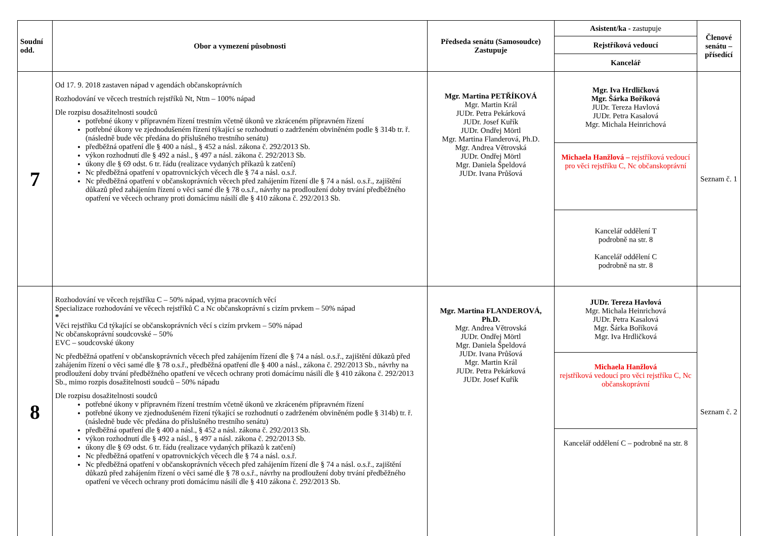| Soudní odd. | Obor a vymezení působnosti | Předseda senátu (Samosoudce) Zastupuje | Asistent/ka - zastupuje | Členové senátu – přísedící |
| --- | --- | --- | --- | --- |
| | | | Rejstříková vedoucí | |
| | | | Kancelář | |
| 7 | Od 17. 9. 2018 zastaven nápad v agendách občanskoprávních Rozhodování ve věcech trestních rejstříků Nt, Ntm – 100% nápad Dle rozpisu dosažitelnosti soudců potřebné úkony v přípravném řízení trestním včetně úkonů ve zkráceném přípravném řízení potřebné úkony ve zjednodušeném řízení týkající se rozhodnutí o zadrženém obviněném podle § 314b tr. ř. (následně bude věc předána do příslušného trestního senátu) předběžná opatření dle § 400 a násl., § 452 a násl. zákona č. 292/2013 Sb. výkon rozhodnutí dle § 492 a násl., § 497 a násl. zákona č. 292/2013 Sb. úkony dle § 69 odst. 6 tr. řádu (realizace vydaných příkazů k zatčení) Nc předběžná opatření v opatrovnických věcech dle § 74 a násl. o.s.ř. Nc předběžná opatření v občanskoprávních věcech před zahájením řízení dle § 74 a násl. o.s.ř., zajištění důkazů před zahájením řízení o věci samé dle § 78 o.s.ř., návrhy na prodloužení doby trvání předběžného opatření ve věcech ochrany proti domácímu násilí dle § 410 zákona č. 292/2013 Sb. | Mgr. Martina PETŘÍKOVÁ Mgr. Martin Král JUDr. Petra Pekárková JUDr. Josef Kuřík JUDr. Ondřej Mörtl Mgr. Martina Flanderová, Ph.D. Mgr. Andrea Větrovská JUDr. Ondřej Mörtl Mgr. Daniela Špeldová JUDr. Ivana Průšová | Mgr. Iva Hrdličková Mgr. Šárka Boříková JUDr. Tereza Havlová JUDr. Petra Kasalová Mgr. Michala Heinrichová | Seznam č. 1 |
| | | | Michaela Hanžlová – rejstříková vedoucí pro věci rejstříku C, Nc občanskoprávní | |
| | | | Kancelář oddělení T podrobně na str. 8 Kancelář oddělení C podrobně na str. 8 | |
| 8 | Rozhodování ve věcech rejstříku C – 50% nápad, vyjma pracovních věcí Specializace rozhodování ve věcech rejstříků C a Nc občanskoprávní s cizím prvkem – 50% nápad * Věci rejstříku Cd týkající se občanskoprávních věcí s cizím prvkem – 50% nápad Nc občanskoprávní soudcovské – 50% EVC – soudcovské úkony Nc předběžná opatření v občanskoprávních věcech před zahájením řízení dle § 74 a násl. o.s.ř., zajištění důkazů před zahájením řízení o věci samé dle § 78 o.s.ř., předběžná opatření dle § 400 a násl., zákona č. 292/2013 Sb., návrhy na prodloužení doby trvání předběžného opatření ve věcech ochrany proti domácímu násilí dle § 410 zákona č. 292/2013 Sb., mimo rozpis dosažitelnosti soudců – 50% nápadu Dle rozpisu dosažitelnosti soudců potřebné úkony v přípravném řízení trestním včetně úkonů ve zkráceném přípravném řízení potřebné úkony ve zjednodušeném řízení týkající se rozhodnutí o zadrženém obviněném podle § 314b) tr. ř. (následně bude věc předána do příslušného trestního senátu) předběžná opatření dle § 400 a násl., § 452 a násl. zákona č. 292/2013 Sb. výkon rozhodnutí dle § 492 a násl., § 497 a násl. zákona č. 292/2013 Sb. úkony dle § 69 odst. 6 tr. řádu (realizace vydaných příkazů k zatčení) Nc předběžná opatření v opatrovnických věcech dle § 74 a násl. o.s.ř. Nc předběžná opatření v občanskoprávních věcech před zahájením řízení dle § 74 a násl. o.s.ř., zajištění důkazů před zahájením řízení o věci samé dle § 78 o.s.ř., návrhy na prodloužení doby trvání předběžného opatření ve věcech ochrany proti domácímu násilí dle § 410 zákona č. 292/2013 Sb. | Mgr. Martina FLANDEROVÁ, Ph.D. Mgr. Andrea Větrovská JUDr. Ondřej Mörtl Mgr. Daniela Špeldová JUDr. Ivana Průšová Mgr. Martin Král JUDr. Petra Pekárková JUDr. Josef Kuřík | JUDr. Tereza Havlová Mgr. Michala Heinrichová JUDr. Petra Kasalová Mgr. Šárka Boříková Mgr. Iva Hrdličková | Seznam č. 2 |
| | | | Michaela Hanžlová rejstříková vedoucí pro věci rejstříku C, Nc občanskoprávní | |
| | | | Kancelář oddělení C – podrobně na str. 8 | |